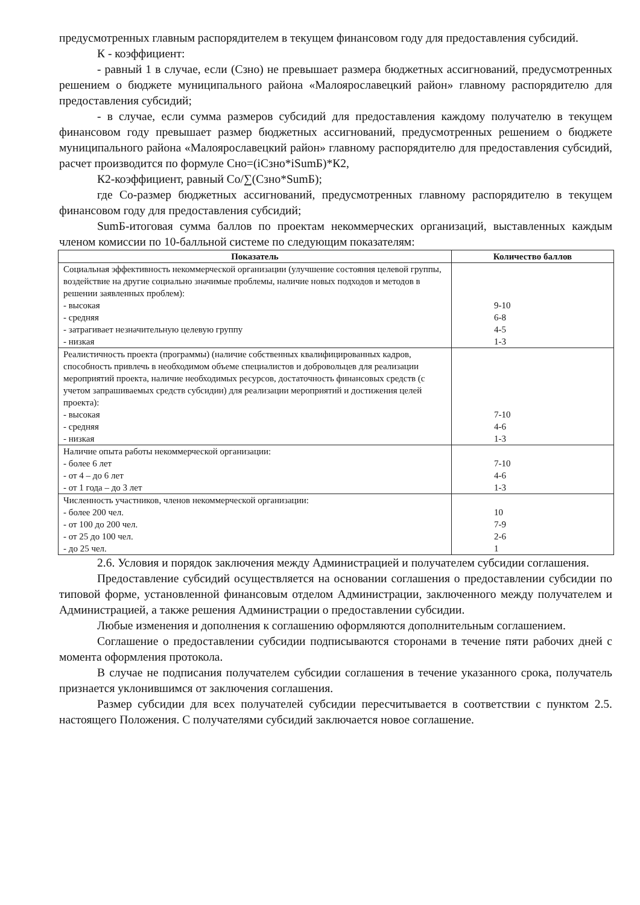предусмотренных главным распорядителем в текущем финансовом году для предоставления субсидий.
К - коэффициент:
- равный 1 в случае, если (Сзно) не превышает размера бюджетных ассигнований, предусмотренных решением о бюджете муниципального района «Малоярославецкий район» главному распорядителю для предоставления субсидий;
- в случае, если сумма размеров субсидий для предоставления каждому получателю в текущем финансовом году превышает размер бюджетных ассигнований, предусмотренных решением о бюджете муниципального района «Малоярославецкий район» главному распорядителю для предоставления субсидий, расчет производится по формуле Сно=(iСзно*iSumБ)*К2,
К2-коэффициент, равный Со/∑(Сзно*SumБ);
где Со-размер бюджетных ассигнований, предусмотренных главному распорядителю в текущем финансовом году для предоставления субсидий;
SumБ-итоговая сумма баллов по проектам некоммерческих организаций, выставленных каждым членом комиссии по 10-балльной системе по следующим показателям:
| Показатель | Количество баллов |
| --- | --- |
| Социальная эффективность некоммерческой организации (улучшение состояния целевой группы, воздействие на другие социально значимые проблемы, наличие новых подходов и методов в решении заявленных проблем): - высокая - средняя - затрагивает незначительную целевую группу - низкая | 9-10 6-8 4-5 1-3 |
| Реалистичность проекта (программы) (наличие собственных квалифицированных кадров, способность привлечь в необходимом объеме специалистов и добровольцев для реализации мероприятий проекта, наличие необходимых ресурсов, достаточность финансовых средств (с учетом запрашиваемых средств субсидии) для реализации мероприятий и достижения целей проекта): - высокая - средняя - низкая | 7-10 4-6 1-3 |
| Наличие опыта работы некоммерческой организации: - более 6 лет - от 4 – до 6 лет - от 1 года – до 3 лет | 7-10 4-6 1-3 |
| Численность участников, членов некоммерческой организации: - более 200 чел. - от 100 до 200 чел. - от 25 до 100 чел. - до 25 чел. | 10 7-9 2-6 1 |
2.6. Условия и порядок заключения между Администрацией и получателем субсидии соглашения.
Предоставление субсидий осуществляется на основании соглашения о предоставлении субсидии по типовой форме, установленной финансовым отделом Администрации, заключенного между получателем и Администрацией, а также решения Администрации о предоставлении субсидии.
Любые изменения и дополнения к соглашению оформляются дополнительным соглашением.
Соглашение о предоставлении субсидии подписываются сторонами в течение пяти рабочих дней с момента оформления протокола.
В случае не подписания получателем субсидии соглашения в течение указанного срока, получатель признается уклонившимся от заключения соглашения.
Размер субсидии для всех получателей субсидии пересчитывается в соответствии с пунктом 2.5. настоящего Положения. С получателями субсидий заключается новое соглашение.